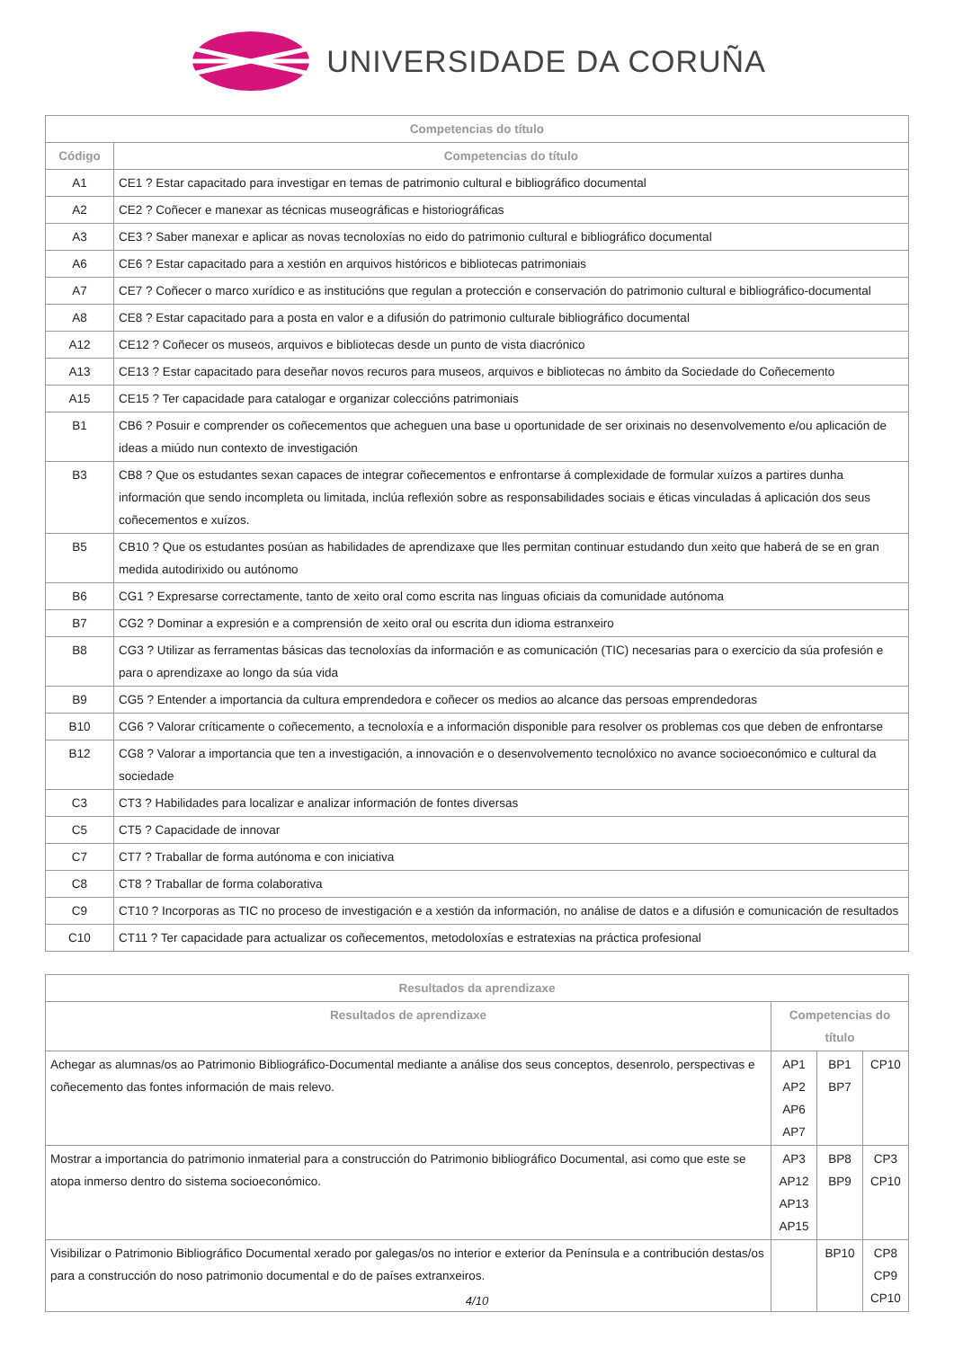UNIVERSIDADE DA CORUÑA
| Competencias do título | |
| --- | --- |
| Código | Competencias do título |
| A1 | CE1 ? Estar capacitado para investigar en temas de patrimonio cultural e bibliográfico documental |
| A2 | CE2 ? Coñecer e manexar as técnicas museográficas e historiográficas |
| A3 | CE3 ? Saber manexar e aplicar as novas tecnoloxías no eido do patrimonio cultural e bibliográfico documental |
| A6 | CE6 ? Estar capacitado para a xestión en arquivos históricos e bibliotecas patrimoniais |
| A7 | CE7 ? Coñecer o marco xurídico e as institucións que regulan a protección e conservación do patrimonio cultural e bibliográfico-documental |
| A8 | CE8 ? Estar capacitado para a posta en valor e a difusión do patrimonio culturale bibliográfico documental |
| A12 | CE12 ? Coñecer os museos, arquivos e bibliotecas desde un punto de vista diacrónico |
| A13 | CE13 ? Estar capacitado para deseñar novos recuros para museos, arquivos e bibliotecas no ámbito da Sociedade do Coñecemento |
| A15 | CE15 ? Ter capacidade para catalogar e organizar coleccións patrimoniais |
| B1 | CB6 ? Posuir e comprender os coñecementos que acheguen una base u oportunidade de ser orixinais no desenvolvemento e/ou aplicación de ideas a miúdo nun contexto de investigación |
| B3 | CB8 ? Que os estudantes sexan capaces de integrar coñecementos e enfrontarse á complexidade de formular xuízos a partires dunha información que sendo incompleta ou limitada, inclúa reflexión sobre as responsabilidades sociais e éticas vinculadas á aplicación dos seus coñecementos e xuízos. |
| B5 | CB10 ? Que os estudantes posúan as habilidades de aprendizaxe que lles permitan continuar estudando dun xeito que haberá de se en gran medida autodirixido ou autónomo |
| B6 | CG1 ? Expresarse correctamente, tanto de xeito oral como escrita nas linguas oficiais da comunidade autónoma |
| B7 | CG2 ? Dominar a expresión e a comprensión de xeito oral ou escrita dun idioma estranxeiro |
| B8 | CG3 ? Utilizar as ferramentas básicas das tecnoloxías da información e as comunicación (TIC) necesarias para o exercicio da súa profesión e para o aprendizaxe ao longo da súa vida |
| B9 | CG5 ? Entender a importancia da cultura emprendedora e coñecer os medios ao alcance das persoas emprendedoras |
| B10 | CG6 ? Valorar críticamente o coñecemento, a tecnoloxía e a información disponible para resolver os problemas cos que deben de enfrontarse |
| B12 | CG8 ? Valorar a importancia que ten a investigación, a innovación e o desenvolvemento tecnolóxico no avance socioeconómico e cultural da sociedade |
| C3 | CT3 ? Habilidades para localizar e analizar información de fontes diversas |
| C5 | CT5 ? Capacidade de innovar |
| C7 | CT7 ? Traballar de forma autónoma e con iniciativa |
| C8 | CT8 ? Traballar de forma colaborativa |
| C9 | CT10 ? Incorporas as TIC no proceso de investigación e a xestión da información, no análise de datos e a difusión e comunicación de resultados |
| C10 | CT11 ? Ter capacidade para actualizar os coñecementos, metodoloxías e estratexias na práctica profesional |
| Resultados da aprendizaxe | | | |
| --- | --- | --- | --- |
| Resultados de aprendizaxe | Competencias do título | | |
| Achegar as alumnas/os ao Patrimonio Bibliográfico-Documental mediante a análise dos seus conceptos, desenrolo, perspectivas e coñecemento das fontes información de mais relevo. | AP1 AP2 AP6 AP7 | BP1 BP7 | CP10 |
| Mostrar a importancia do patrimonio inmaterial para a construcción do Patrimonio bibliográfico Documental, asi como que este se atopa inmerso dentro do sistema socioeconómico. | AP3 AP12 AP13 AP15 | BP8 BP9 | CP3 CP10 |
| Visibilizar o Patrimonio Bibliográfico Documental xerado por galegas/os no interior e exterior da Península e a contribución destas/os para a construcción do noso patrimonio documental e do de países extranxeiros. | | BP10 | CP8 CP9 CP10 |
4/10